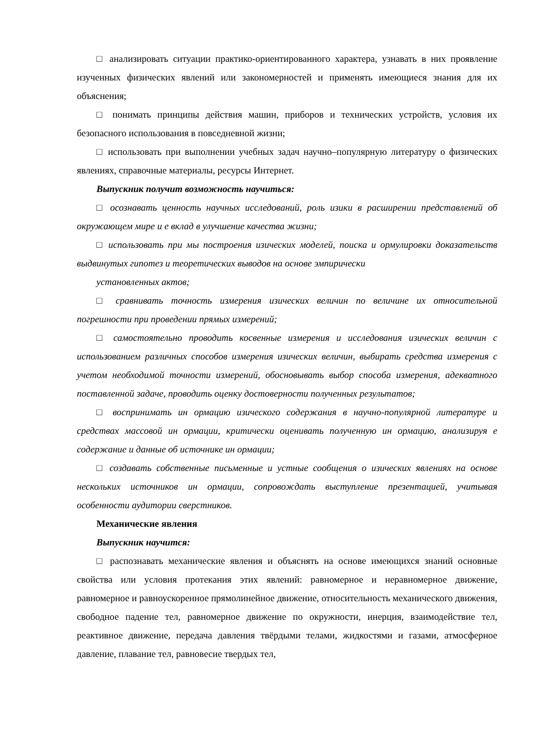□ анализировать ситуации практико-ориентированного характера, узнавать в них проявление изученных физических явлений или закономерностей и применять имеющиеся знания для их объяснения;
□ понимать принципы действия машин, приборов и технических устройств, условия их безопасного использования в повседневной жизни;
□ использовать при выполнении учебных задач научно–популярную литературу о физических явлениях, справочные материалы, ресурсы Интернет.
Выпускник получит возможность научиться:
□ осознавать ценность научных исследований, роль изики в расширении представлений об окружающем мире и е вклад в улучшение качества жизни;
□ использовать при мы построения изических моделей, поиска и ормулировки доказательств выдвинутых гипотез и теоретических выводов на основе эмпирически
установленных актов;
□ сравнивать точность измерения изических величин по величине их относительной погрешности при проведении прямых измерений;
□ самостоятельно проводить косвенные измерения и исследования изических величин с использованием различных способов измерения изических величин, выбирать средства измерения с учетом необходимой точности измерений, обосновывать выбор способа измерения, адекватного поставленной задаче, проводить оценку достоверности полученных результатов;
□ воспринимать ин ормацию изического содержания в научно-популярной литературе и средствах массовой ин ормации, критически оценивать полученную ин ормацию, анализируя е содержание и данные об источнике ин ормации;
□ создавать собственные письменные и устные сообщения о изических явлениях на основе нескольких источников ин ормации, сопровождать выступление презентацией, учитывая особенности аудитории сверстников.
Механические явления
Выпускник научится:
□ распознавать механические явления и объяснять на основе имеющихся знаний основные свойства или условия протекания этих явлений: равномерное и неравномерное движение, равномерное и равноускоренное прямолинейное движение, относительность механического движения, свободное падение тел, равномерное движение по окружности, инерция, взаимодействие тел, реактивное движение, передача давления твёрдыми телами, жидкостями и газами, атмосферное давление, плавание тел, равновесие твердых тел,